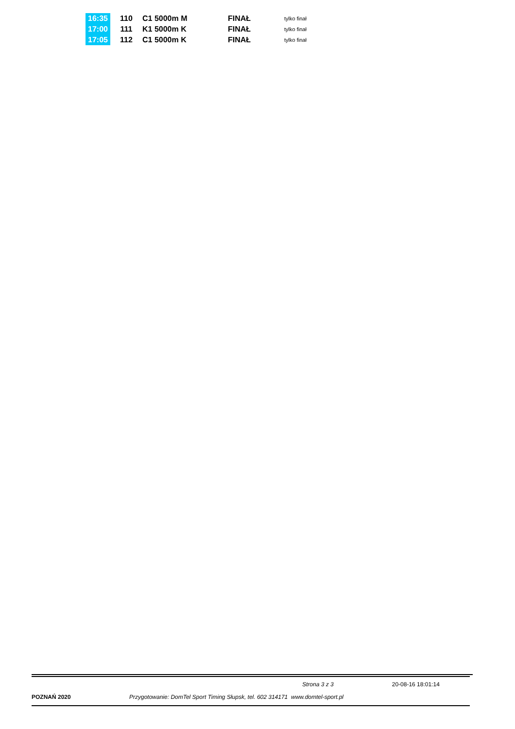| 16:35 | 110 | C1 5000m M | FINAŁ | tylko finał |
| 17:00 | 111 | K1 5000m K | FINAŁ | tylko finał |
| 17:05 | 112 | C1 5000m K | FINAŁ | tylko finał |
Strona 3 z 3 20-08-16 18:01:14
POZNAŃ 2020 Przygotowanie: DomTel Sport Timing Słupsk, tel. 602 314171 www.domtel-sport.pl